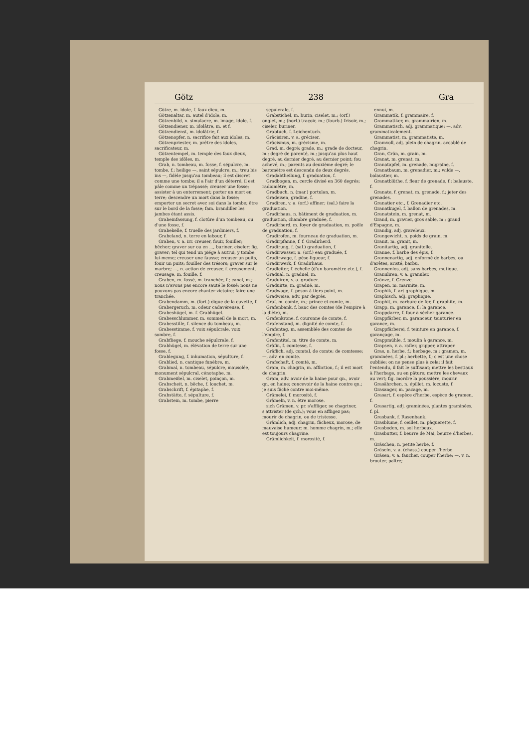Götz 238 Gra
Götze, m. idole, f. faux dieu, m.
Götzenaltar, m. autel d'idole, m.
Götzenbild, n. simulacre, m. image, idole, f.
Götzendiener, m. idolâtre, m. et f.
Götzendienst, m. idolâtrie, f.
Götzenopfer, n. sacrifice fait aux idoles, m.
Götzenpriester, m. prêtre des idoles, sacrificateur, m.
Götzentempel, m. temple des faux dieux, temple des idôles, m.
Grab, n. tombeau, m. fosse, f. sépulcre, m. tombe, f.; heilige —, saint sépulcre, m.; treu bis ins —, fidèle jusqu'au tombeau; il est discret comme une tombe; il a l'air d'un déterré, il est pâle comme un trépassé; creuser une fosse; assister à un enterrement; porter un mort en terre; descendre un mort dans la fosse; emporter un secret avec soi dans la tombe; être sur le bord de la fosse; fam. brandiller les jambes étant assis.
Grabeinfassung, f. clotûre d'un tombeau, ou d'une fosse, f.
Grabekelle, f. truelle des jardiniers, f.
Grabeland, n. terre en labour, f.
Graben, v. a. irr. creuser, fouir, fouiller; bêcher; graver sur ou en ..., buriner, ciseler; fig. graver; tel qui tend un piége à autrui, y tombe lui-meme; creuser une fausse; creuser un puits, fouir un puits; fouiller des trésors; graver sur le marbre; —, n. action de creuser, f. creusement, creusage, m. fouille, f.
Graben, m. fossé, m. tranchée, f.; canal, m.; nous n'avons pas encore sauté le fossé; nous ne pouvons pas encore chanter victoire; faire une tranchée.
Grabendamm, m. (fort.) digue de la cuvette, f.
Grabergeruch, m. odeur cadavéreuse, f.
Grabeshügel, m. f. Grabhügel.
Grabesschlummer, m. sommeil de la mort, m.
Grabesstille, f. silence du tombeau, m.
Grabesstimme, f. voix sépulcrale, voix sombre, f.
Grabfliege, f. mouche sépulcrale, f.
Grabhügel, m. élévation de terre sur une fosse, f.
Grablegung, f. inhumation, sépulture, f.
Grablied, n. cantique funèbre, m.
Grabmal, n. tombeau, sépulcre, mausolée, monument sépulcral, cénotaphe, m.
Grabmeißel, m. ciselet, poinçon, m.
Grabscheit, n. bêche, f. louchet, m.
Grabschrift, f. épitaphe, f.
Grabstätte, f. sépulture, f.
Grabstein, m. tombe, pierre
sepulcrale, f.
Grabstichel, m. burin, ciselet, m.; (orf.) onglet, m.; (horl.) traçoir, m.; (fourb.) frisoir, m.; ciseler, buriner.
Grabtuch, f. Leichentuch.
Gräcisiren, v. a. gréciser.
Gräcismus, m. grécisme, m.
Grad, m. degré; grade, m.; grade de docteur, m.; degré de parenté, m.; jusqu'au plus haut degré, au dernier degré, au dernier point; fou achevé, m.; parents au deuxième degré; le baromètre est descendu de deux degrés.
Gradabtheilung, f. graduation, f.
Gradbogen, m. cercle divisé en 360 degrés; radiomètre, m.
Gradbuch, n. (mar.) portulan, m.
Gradeisen, gradine, f.
Gradiren, v. a. (orf.) affiner; (sal.) faire la graduation.
Gradirhaus, n. bâtiment de graduation, m. graduation, chambre graduée, f.
Gradirherd, m. foyer de graduation, m. poêle de graduation, f.
Gradirofen, m. fourneau de graduation, m.
Gradirpfanne, f. f. Gradirherd.
Gradirung, f. (sal.) graduation, f.
Gradirwasser, n. (orf.) eau graduée, f.
Gradirwage, f. pèse-liqueur, f.
Gradirwerk, f. Gradirhaus.
Gradleiter, f. échelle (d'un baromètre etc.), f.
Gradual, n. graduel, m.
Graduiren, v. a. graduer.
Graduirte, m. gradué, m.
Gradwage, f. peson à tiers point, m.
Gradweise, adv. par degrés.
Graf, m. comte, m.; prince et comte, m.
Grafenbank, f. banc des comtes (de l'empire à la diète), m.
Grafenkrone, f. couronne de comte, f.
Grafenstand, m. dignité de comte, f.
Grafentag, m. assemblée des comtes de l'empire, f.
Grafentitel, m. titre de comte, m.
Gräfin, f. comtesse, f.
Gräflich, adj. comtal, de comte; de comtesse; —, adv. en comte.
Grafschaft, f. comté, m.
Gram, m. chagrin, m. affliction, f.; il est mort de chagrin.
Gram, adv. avoir de la haine pour qn., avoir qn. en haine; concevoir de la haine contre qn.; je suis fâché contre moi-même.
Grämelei, f. morosité, f.
Grämeln, v. n. être morose.
sich Grämen, v. pr. s'affliger, se chagriner, s'attrister (de qch.); vous en affligez pas; mourir de chagrin, ou de tristesse.
Grämlich, adj. chagrin, fâcheux, morose, de mauvaise humeur; m. homme chagrin, m.; elle est toujours chagrine.
Grämlichkeit, f. morosité, f.
ennui, m.
Grammatik, f. grammaire, f.
Grammatiker, m. grammairien, m.
Grammatisch, adj. grammatique; —, adv. grammaticalement.
Grammatist, m. grammatiste, m.
Gramvoll, adj. plein de chagrin, accablé de chagrin.
Gran, Grän, m. grain, m.
Granat, m. grenat, m.
Granatapfel, m. grenade, migraine, f.
Granatbaum, m. grenadier, m.; wilde —, balaustier, m.
Granatblüthe, f. fleur de grenade, f.; balauste, f.
Granate, f. grenat, m. grenade, f.; jeter des grenades.
Granatier etc., f. Grenadier etc.
Granatkugel, f. ballon de grenades, m.
Granatstein, m. grenat, m.
Grand, m. gravier, gros sable, m.; grand d'Espagne, m.
Grandig, adj. graveleux.
Grangewicht, n. poids de grain, m.
Granit, m. granit, m.
Granitartig, adj. granitelle.
Granne, f. barbe des épis, f.
Grannenartig, adj. enformé de barbes, ou d'arêtes, aristé, barbu.
Grannenlos, adj. sans barbes; mutique.
Granuliren, v. a. granuler.
Gränze, f. Grenze.
Grapen, m. marmite, m.
Graphik, f. art graphique, m.
Graphisch, adj. graphique.
Graphit, m. carbure de fer, f. graphite, m.
Grapp, m. garance, f.; la garance.
Grappdarre, f. four à sécher garance.
Grappfärber, m. garanceur, teinturier en garance, m.
Grappfärberei, f. teinture en garance, f. garançage, m.
Grappmühle, f. moulin à garance, m.
Grapsen, v. a. rafler, gripper, attraper.
Gras, n. herbe, f.; herbage, m.; gramen, m. graminées, f. pl.; herbette, f.; c'est une chose oubliée; on ne pense plus à cela; il fait l'entendu, il fait le suffisant; mettre les bestiaux à l'herbage, ou en pâture; mettre les chevaux au vert; fig. mordre la poussière, mourir.
Grasährchen, n. épillet, m. locuste, f.
Grasanger, m. pacage, m.
Grasart, f. espèce d'herbe, espèce de gramen, f.
Grasartig, adj. graminées, plantes graminées, f. pl.
Grasbank, f. Rasenbank.
Grasblume, f. oeillet, m. pâquerette, f.
Grasboden, m. sol herbeux.
Grasbutter, f. beurre de Mai, beurre d'herbes, m.
Gräschen, n. petite herbe, f.
Gräseln, v. a. (chass.) couper l'herbe.
Gräsen, v. a. faucher, couper l'herbe; —, v. n. brouter, paître;